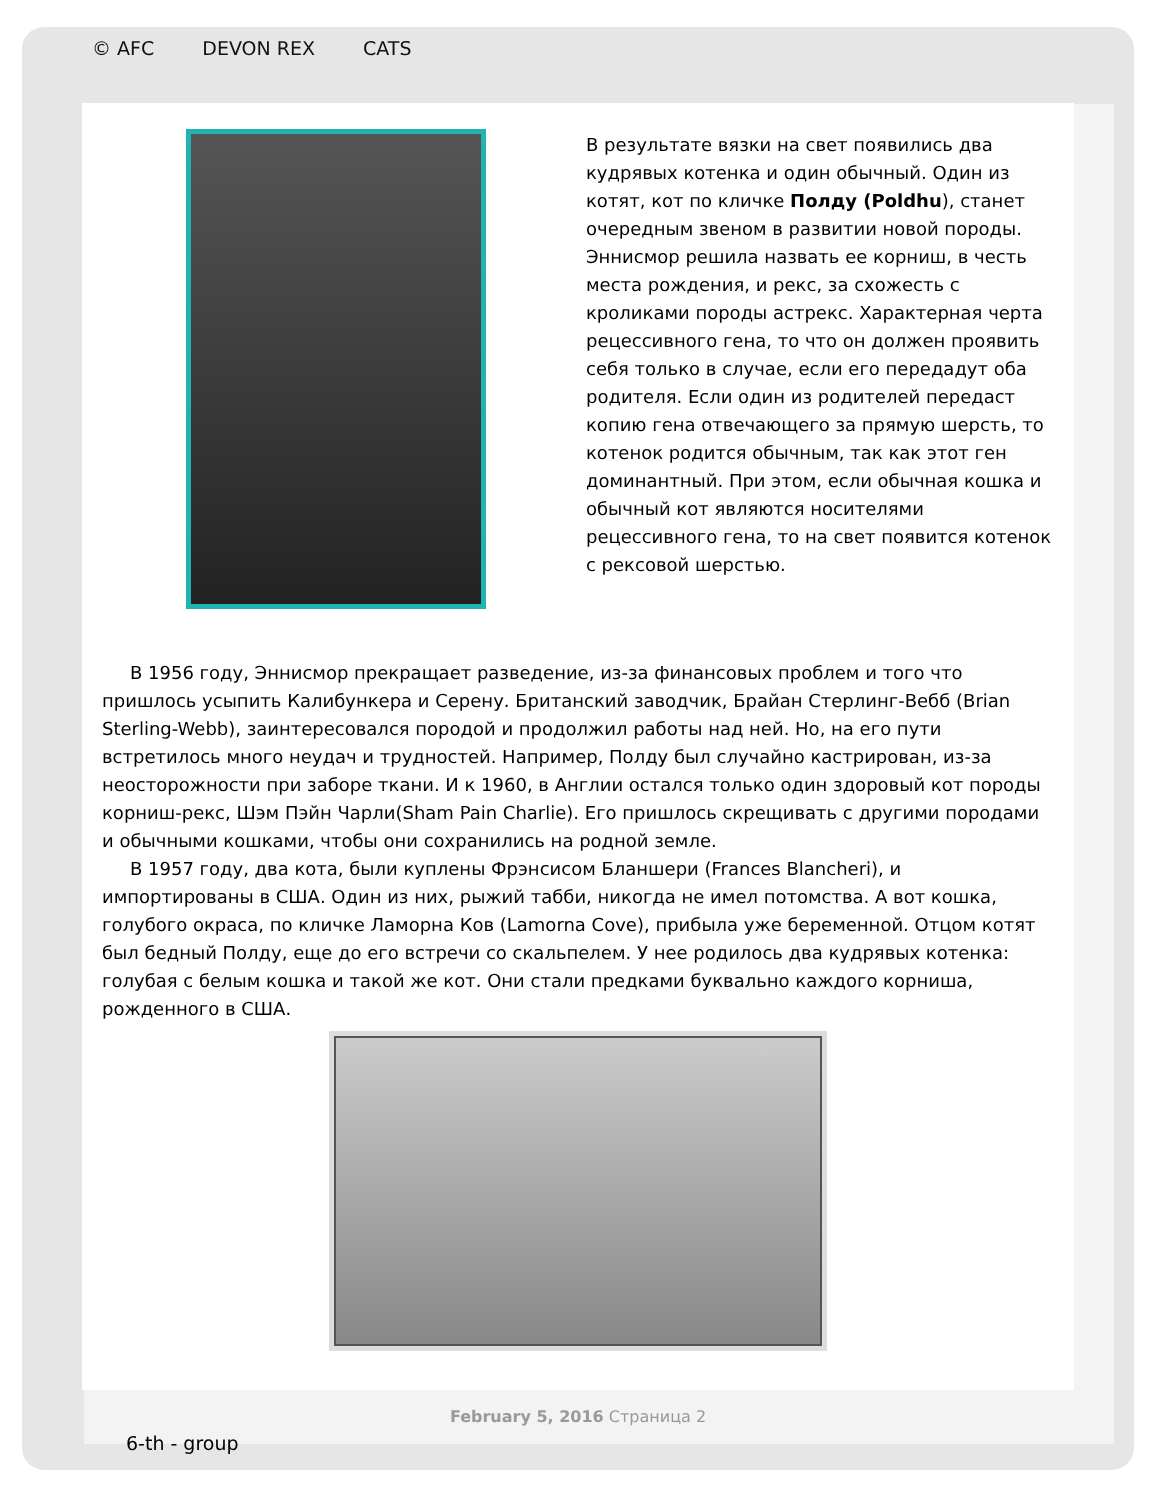© AFC DEVON REX CATS
February 5, 2016 Страница 2
6-th - group
В результате вязки на свет появились два кудрявых котенка и один обычный. Один из котят, кот по кличке Полду (Poldhu), станет очередным звеном в развитии новой породы. Эннисмор решила назвать ее корниш, в честь места рождения, и рекс, за схожесть с кроликами породы астрекс. Характерная черта рецессивного гена, то что он должен проявить себя только в случае, если его передадут оба родителя. Если один из родителей передаст копию гена отвечающего за прямую шерсть, то котенок родится обычным, так как этот ген доминантный. При этом, если обычная кошка и обычный кот являются носителями рецессивного гена, то на свет появится котенок с рексовой шерстью.
В 1956 году, Эннисмор прекращает разведение, из-за финансовых проблем и того что пришлось усыпить Калибункера и Серену. Британский заводчик, Брайан Стерлинг-Вебб (Brian Sterling-Webb), заинтересовался породой и продолжил работы над ней. Но, на его пути встретилось много неудач и трудностей. Например, Полду был случайно кастрирован, из-за неосторожности при заборе ткани. И к 1960, в Англии остался только один здоровый кот породы корниш-рекс, Шэм Пэйн Чарли(Sham Pain Charlie). Его пришлось скрещивать с другими породами и обычными кошками, чтобы они сохранились на родной земле.
В 1957 году, два кота, были куплены Фрэнсисом Бланшери (Frances Blancheri), и импортированы в США. Один из них, рыжий табби, никогда не имел потомства. А вот кошка, голубого окраса, по кличке Ламорна Ков (Lamorna Cove), прибыла уже беременной. Отцом котят был бедный Полду, еще до его встречи со скальпелем. У нее родилось два кудрявых котенка: голубая с белым кошка и такой же кот. Они стали предками буквально каждого корниша, рожденного в США.